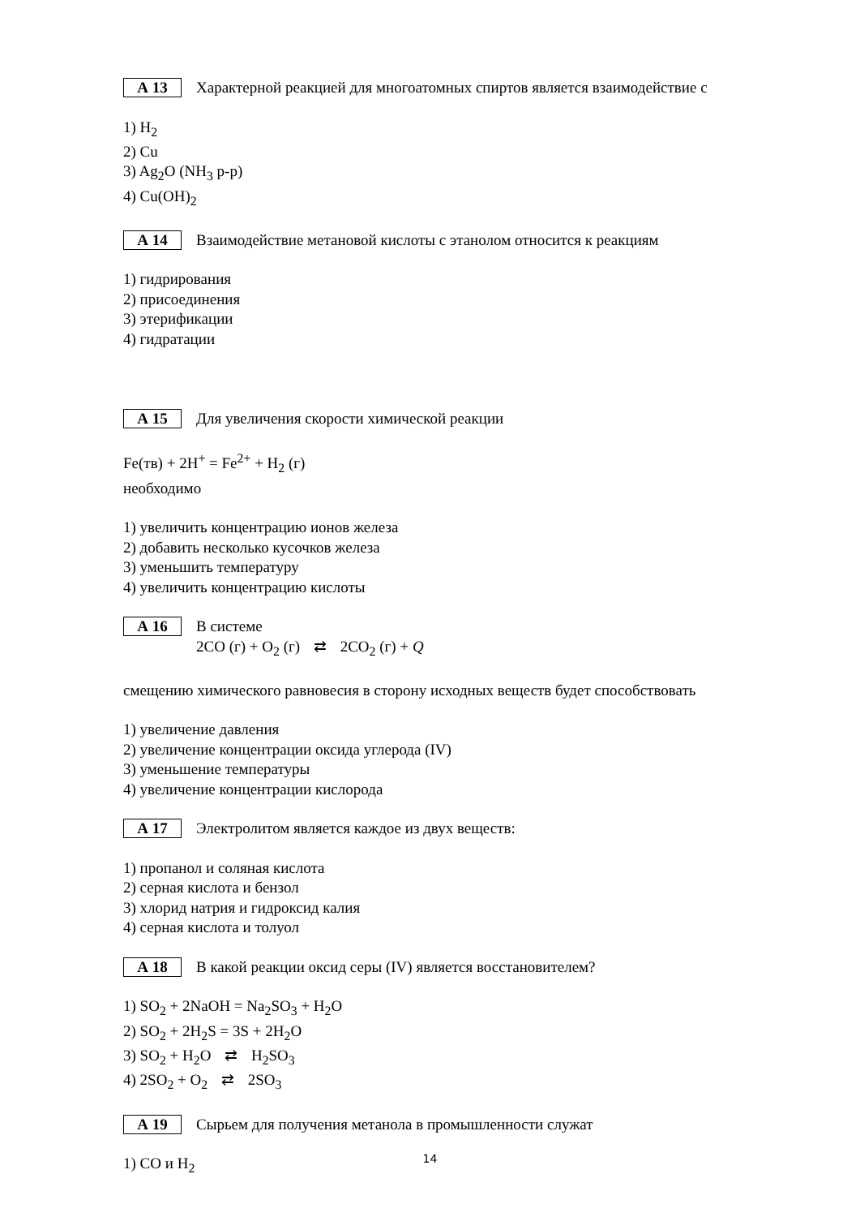А 13 Характерной реакцией для многоатомных спиртов является взаимодействие с
1) H<sub>2</sub>
2) Cu
3) Ag<sub>2</sub>O (NH<sub>3</sub> р-р)
4) Cu(OH)<sub>2</sub>
А 14 Взаимодействие метановой кислоты с этанолом относится к реакциям
1) гидрирования
2) присоединения
3) этерификации
4) гидратации
А 15 Для увеличения скорости химической реакции
Fe(тв) + 2H<sup>+</sup> = Fe<sup>2+</sup> + H<sub>2</sub> (г)
необходимо
1) увеличить концентрацию ионов железа
2) добавить несколько кусочков железа
3) уменьшить температуру
4) увеличить концентрацию кислоты
А 16 В системе
2CO (г) + O<sub>2</sub> (г) ⇄ 2CO<sub>2</sub> (г) + Q
смещению химического равновесия в сторону исходных веществ будет способствовать
1) увеличение давления
2) увеличение концентрации оксида углерода (IV)
3) уменьшение температуры
4) увеличение концентрации кислорода
А 17 Электролитом является каждое из двух веществ:
1) пропанол и соляная кислота
2) серная кислота и бензол
3) хлорид натрия и гидроксид калия
4) серная кислота и толуол
А 18 В какой реакции оксид серы (IV) является восстановителем?
1) SO<sub>2</sub> + 2NaOH = Na<sub>2</sub>SO<sub>3</sub> + H<sub>2</sub>O
2) SO<sub>2</sub> + 2H<sub>2</sub>S = 3S + 2H<sub>2</sub>O
3) SO<sub>2</sub> + H<sub>2</sub>O ⇄ H<sub>2</sub>SO<sub>3</sub>
4) 2SO<sub>2</sub> + O<sub>2</sub> ⇄ 2SO<sub>3</sub>
А 19 Сырьем для получения метанола в промышленности служат
1) CO и H<sub>2</sub>
14